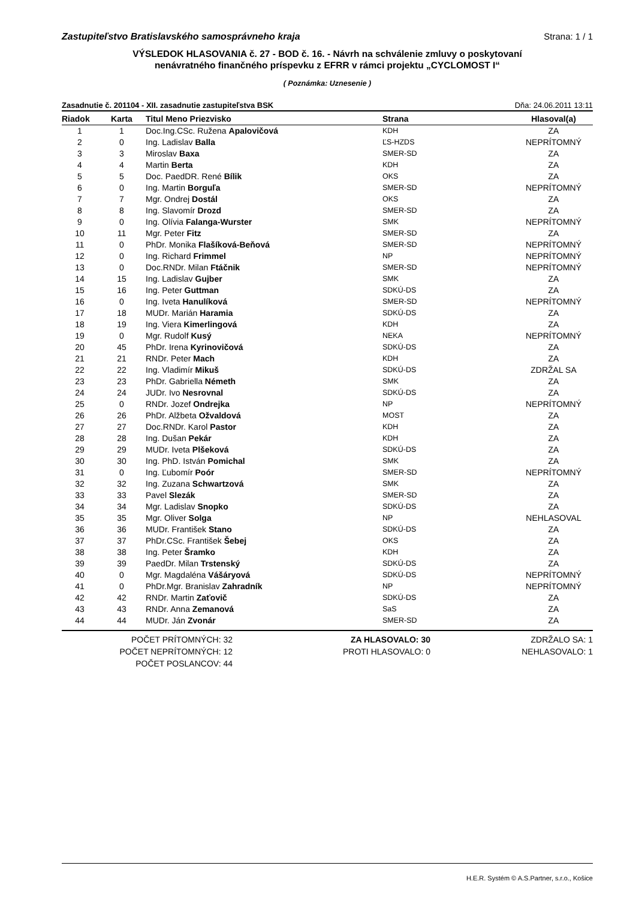Zastupiteľstvo Bratislavského samosprávneho kraja Strana: 1 / 1
VÝSLEDOK HLASOVANIA č. 27 - BOD č. 16. - Návrh na schválenie zmluvy o poskytovaní
nenávratného finančného príspevku z EFRR v rámci projektu „CYCLOMOST I“
( Poznámka: Uznesenie )
Zasadnutie č. 201104 - XII. zasadnutie zastupiteľstva BSK Dňa: 24.06.2011 13:11
| Riadok | Karta | Titul Meno Priezvisko | Strana | Hlasoval(a) |
| --- | --- | --- | --- | --- |
| 1 | 1 | Doc.Ing.CSc. Ružena Apalovičová | KDH | ZA |
| 2 | 0 | Ing. Ladislav Balla | ĽS-HZDS | NEPRÍTOMNÝ |
| 3 | 3 | Miroslav Baxa | SMER-SD | ZA |
| 4 | 4 | Martin Berta | KDH | ZA |
| 5 | 5 | Doc. PaedDR. René Bílik | OKS | ZA |
| 6 | 0 | Ing. Martin Borguľa | SMER-SD | NEPRÍTOMNÝ |
| 7 | 7 | Mgr. Ondrej Dostál | OKS | ZA |
| 8 | 8 | Ing. Slavomír Drozd | SMER-SD | ZA |
| 9 | 0 | Ing. Olívia Falanga-Wurster | SMK | NEPRÍTOMNÝ |
| 10 | 11 | Mgr. Peter Fitz | SMER-SD | ZA |
| 11 | 0 | PhDr. Monika Flašíková-Beňová | SMER-SD | NEPRÍTOMNÝ |
| 12 | 0 | Ing. Richard Frimmel | NP | NEPRÍTOMNÝ |
| 13 | 0 | Doc.RNDr. Milan Ftáčnik | SMER-SD | NEPRÍTOMNÝ |
| 14 | 15 | Ing. Ladislav Gujber | SMK | ZA |
| 15 | 16 | Ing. Peter Guttman | SDKÚ-DS | ZA |
| 16 | 0 | Ing. Iveta Hanulíková | SMER-SD | NEPRÍTOMNÝ |
| 17 | 18 | MUDr. Marián Haramia | SDKÚ-DS | ZA |
| 18 | 19 | Ing. Viera Kimerlingová | KDH | ZA |
| 19 | 0 | Mgr. Rudolf Kusý | NEKA | NEPRÍTOMNÝ |
| 20 | 45 | PhDr. Irena Kyrinovičová | SDKÚ-DS | ZA |
| 21 | 21 | RNDr. Peter Mach | KDH | ZA |
| 22 | 22 | Ing. Vladimír Mikuš | SDKÚ-DS | ZDRŽAL SA |
| 23 | 23 | PhDr. Gabriella Németh | SMK | ZA |
| 24 | 24 | JUDr. Ivo Nesrovnal | SDKÚ-DS | ZA |
| 25 | 0 | RNDr. Jozef Ondrejka | NP | NEPRÍTOMNÝ |
| 26 | 26 | PhDr. Alžbeta Ožvaldová | MOST | ZA |
| 27 | 27 | Doc.RNDr. Karol Pastor | KDH | ZA |
| 28 | 28 | Ing. Dušan Pekár | KDH | ZA |
| 29 | 29 | MUDr. Iveta Plšeková | SDKÚ-DS | ZA |
| 30 | 30 | Ing. PhD. István Pomichal | SMK | ZA |
| 31 | 0 | Ing. Ľubomír Poór | SMER-SD | NEPRÍTOMNÝ |
| 32 | 32 | Ing. Zuzana Schwartzová | SMK | ZA |
| 33 | 33 | Pavel Slezák | SMER-SD | ZA |
| 34 | 34 | Mgr. Ladislav Snopko | SDKÚ-DS | ZA |
| 35 | 35 | Mgr. Oliver Solga | NP | NEHLASOVAL |
| 36 | 36 | MUDr. František Stano | SDKÚ-DS | ZA |
| 37 | 37 | PhDr.CSc. František Šebej | OKS | ZA |
| 38 | 38 | Ing. Peter Šramko | KDH | ZA |
| 39 | 39 | PaedDr. Milan Trstenský | SDKÚ-DS | ZA |
| 40 | 0 | Mgr. Magdaléna Vášáryová | SDKÚ-DS | NEPRÍTOMNÝ |
| 41 | 0 | PhDr.Mgr. Branislav Zahradník | NP | NEPRÍTOMNÝ |
| 42 | 42 | RNDr. Martin Zaťovič | SDKÚ-DS | ZA |
| 43 | 43 | RNDr. Anna Zemanová | SaS | ZA |
| 44 | 44 | MUDr. Ján Zvonár | SMER-SD | ZA |
POČET PRÍTOMNÝCH: 32
POČET NEPRÍTOMNÝCH: 12
POČET POSLANCOV: 44
ZA HLASOVALO: 30
PROTI HLASOVALO: 0
ZDRŽALO SA: 1
NEHLASOVALO: 1
H.E.R. Systém © A.S.Partner, s.r.o., Košice